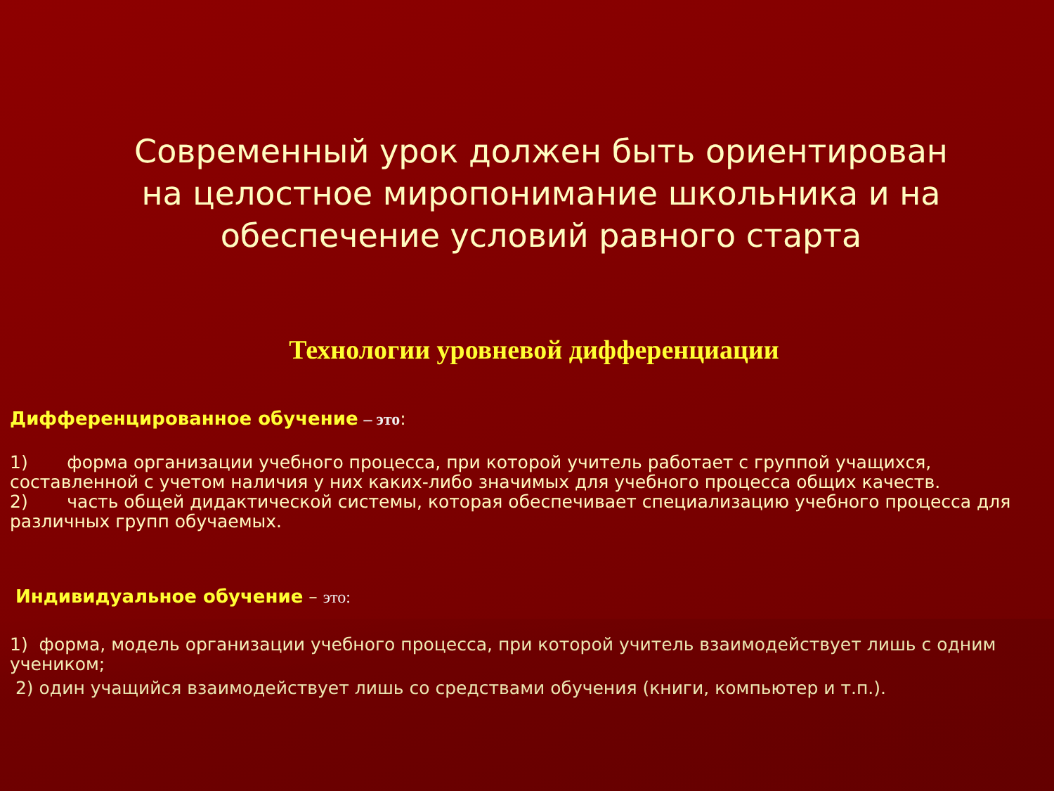Современный урок должен быть ориентирован на целостное миропонимание школьника и на обеспечение условий равного старта
Технологии уровневой дифференциации
Дифференцированное обучение – это:
1) форма организации учебного процесса, при которой учитель работает с группой учащихся, составленной с учетом наличия у них каких-либо значимых для учебного процесса общих качеств.
2) часть общей дидактической системы, которая обеспечивает специализацию учебного процесса для различных групп обучаемых.
Индивидуальное обучение – это:
1) форма, модель организации учебного процесса, при которой учитель взаимодействует лишь с одним учеником;
2) один учащийся взаимодействует лишь со средствами обучения (книги, компьютер и т.п.).